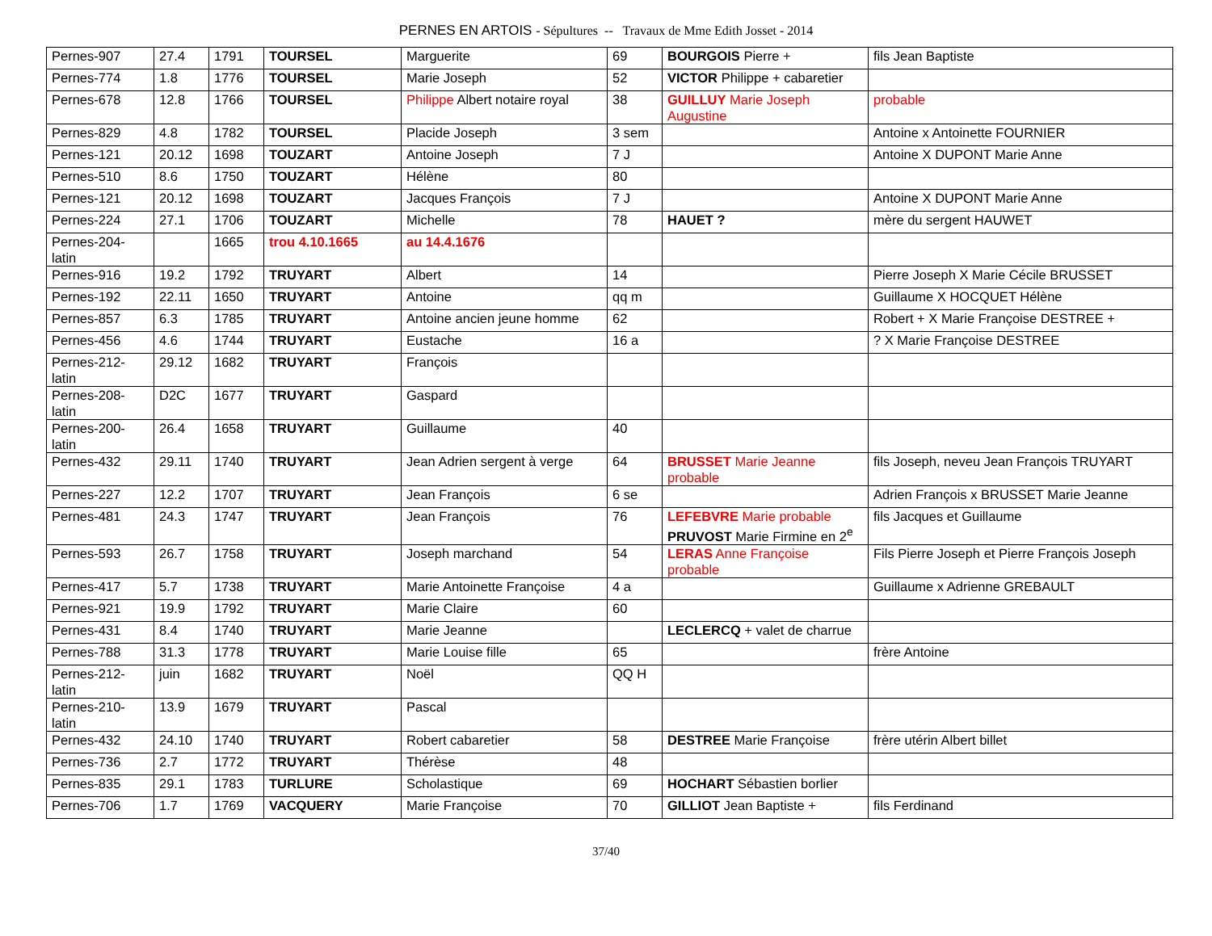PERNES EN ARTOIS - Sépultures -- Travaux de Mme Edith Josset - 2014
| Pernes-907 | 27.4 | 1791 | TOURSEL | Marguerite | 69 | BOURGOIS Pierre + | fils Jean Baptiste |
| Pernes-774 | 1.8 | 1776 | TOURSEL | Marie Joseph | 52 | VICTOR Philippe + cabaretier | |
| Pernes-678 | 12.8 | 1766 | TOURSEL | Philippe Albert notaire royal | 38 | GUILLUY Marie Joseph Augustine | probable |
| Pernes-829 | 4.8 | 1782 | TOURSEL | Placide Joseph | 3 sem | | Antoine x Antoinette FOURNIER |
| Pernes-121 | 20.12 | 1698 | TOUZART | Antoine Joseph | 7 J | | Antoine X DUPONT Marie Anne |
| Pernes-510 | 8.6 | 1750 | TOUZART | Hélène | 80 | | |
| Pernes-121 | 20.12 | 1698 | TOUZART | Jacques François | 7 J | | Antoine X DUPONT Marie Anne |
| Pernes-224 | 27.1 | 1706 | TOUZART | Michelle | 78 | HAUET ? | mère du sergent HAUWET |
| Pernes-204-latin | | 1665 | trou 4.10.1665 | au 14.4.1676 | | | |
| Pernes-916 | 19.2 | 1792 | TRUYART | Albert | 14 | | Pierre Joseph X Marie Cécile BRUSSET |
| Pernes-192 | 22.11 | 1650 | TRUYART | Antoine | qq m | | Guillaume X HOCQUET Hélène |
| Pernes-857 | 6.3 | 1785 | TRUYART | Antoine ancien jeune homme | 62 | | Robert + X Marie Françoise DESTREE + |
| Pernes-456 | 4.6 | 1744 | TRUYART | Eustache | 16 a | | ? X Marie Françoise DESTREE |
| Pernes-212-latin | 29.12 | 1682 | TRUYART | François | | | |
| Pernes-208-latin | D2C | 1677 | TRUYART | Gaspard | | | |
| Pernes-200-latin | 26.4 | 1658 | TRUYART | Guillaume | 40 | | |
| Pernes-432 | 29.11 | 1740 | TRUYART | Jean Adrien sergent à verge | 64 | BRUSSET Marie Jeanne probable | fils Joseph, neveu Jean François TRUYART |
| Pernes-227 | 12.2 | 1707 | TRUYART | Jean François | 6 se | | Adrien François x BRUSSET Marie Jeanne |
| Pernes-481 | 24.3 | 1747 | TRUYART | Jean François | 76 | LEFEBVRE Marie probable PRUVOST Marie Firmine en 2<sup>e</sup> | fils Jacques et Guillaume |
| Pernes-593 | 26.7 | 1758 | TRUYART | Joseph marchand | 54 | LERAS Anne Françoise probable | Fils Pierre Joseph et Pierre François Joseph |
| Pernes-417 | 5.7 | 1738 | TRUYART | Marie Antoinette Françoise | 4 a | | Guillaume x Adrienne GREBAULT |
| Pernes-921 | 19.9 | 1792 | TRUYART | Marie Claire | 60 | | |
| Pernes-431 | 8.4 | 1740 | TRUYART | Marie Jeanne | | LECLERCQ + valet de charrue | |
| Pernes-788 | 31.3 | 1778 | TRUYART | Marie Louise fille | 65 | | frère Antoine |
| Pernes-212-latin | juin | 1682 | TRUYART | Noël | QQ H | | |
| Pernes-210-latin | 13.9 | 1679 | TRUYART | Pascal | | | |
| Pernes-432 | 24.10 | 1740 | TRUYART | Robert cabaretier | 58 | DESTREE Marie Françoise | frère utérin Albert billet |
| Pernes-736 | 2.7 | 1772 | TRUYART | Thérèse | 48 | | |
| Pernes-835 | 29.1 | 1783 | TURLURE | Scholastique | 69 | HOCHART Sébastien borlier | |
| Pernes-706 | 1.7 | 1769 | VACQUERY | Marie Françoise | 70 | GILLIOT Jean Baptiste + | fils Ferdinand |
37/40